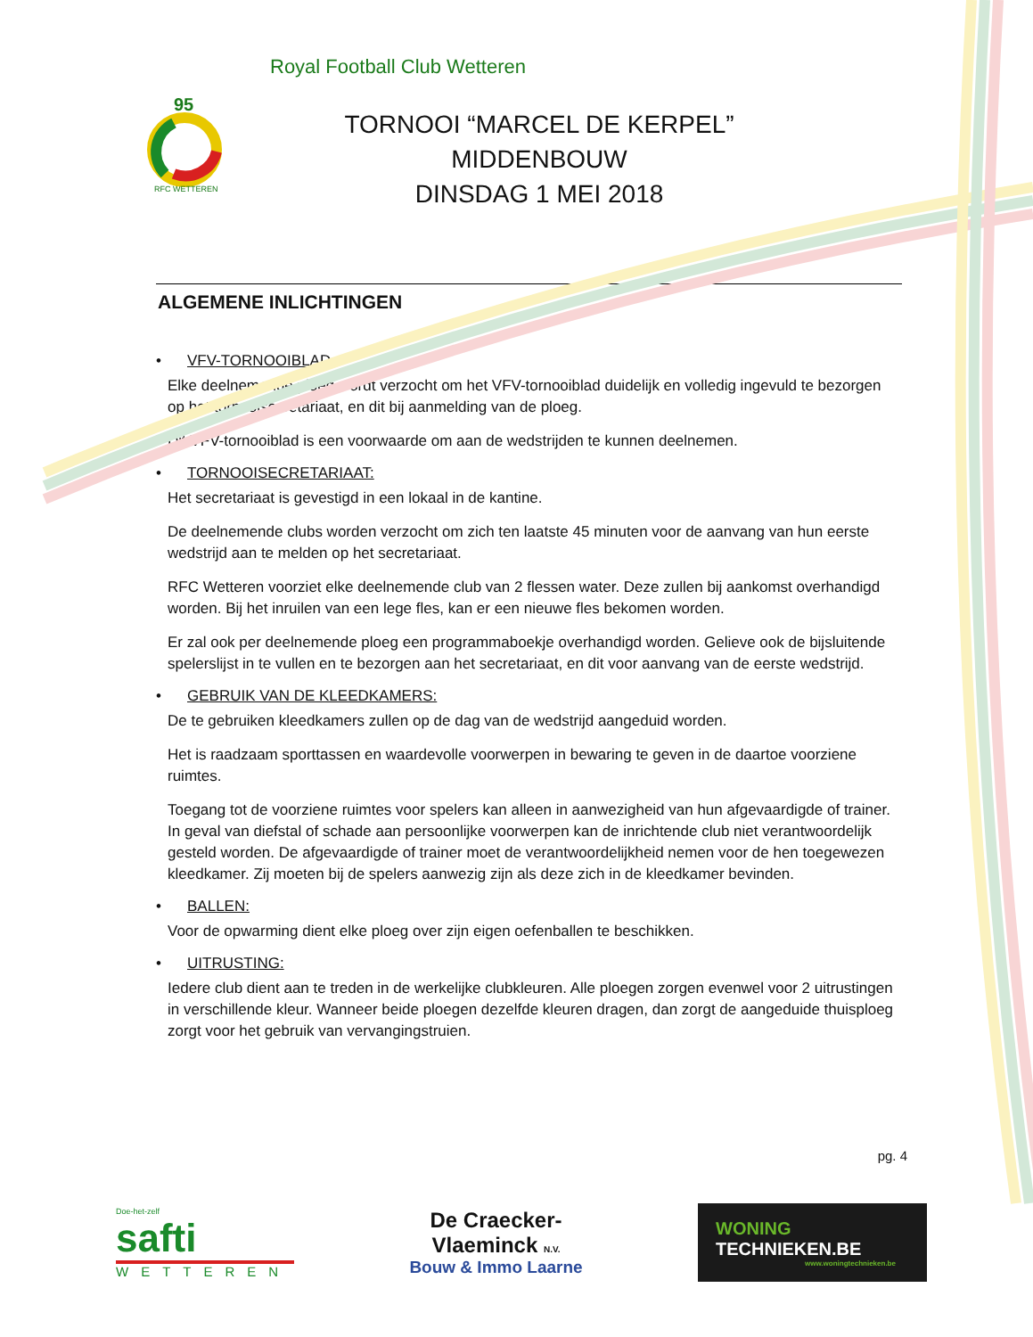Royal Football Club Wetteren
95
RFC WETTEREN
TORNOOI “MARCEL DE KERPEL”
MIDDENBOUW
DINSDAG 1 MEI 2018
ALGEMENE INLICHTINGEN
• VFV-TORNOOIBLAD:
Elke deelnemende ploeg wordt verzocht om het VFV-tornooiblad duidelijk en volledig ingevuld te bezorgen op het tornooisecretariaat, en dit bij aanmelding van de ploeg.
Dit VFV-tornooiblad is een voorwaarde om aan de wedstrijden te kunnen deelnemen.
• TORNOOISECRETARIAAT:
Het secretariaat is gevestigd in een lokaal in de kantine.
De deelnemende clubs worden verzocht om zich ten laatste 45 minuten voor de aanvang van hun eerste wedstrijd aan te melden op het secretariaat.
RFC Wetteren voorziet elke deelnemende club van 2 flessen water. Deze zullen bij aankomst overhandigd worden. Bij het inruilen van een lege fles, kan er een nieuwe fles bekomen worden.
Er zal ook per deelnemende ploeg een programmaboekje overhandigd worden. Gelieve ook de bijsluitende spelerslijst in te vullen en te bezorgen aan het secretariaat, en dit voor aanvang van de eerste wedstrijd.
• GEBRUIK VAN DE KLEEDKAMERS:
De te gebruiken kleedkamers zullen op de dag van de wedstrijd aangeduid worden.
Het is raadzaam sporttassen en waardevolle voorwerpen in bewaring te geven in de daartoe voorziene ruimtes.
Toegang tot de voorziene ruimtes voor spelers kan alleen in aanwezigheid van hun afgevaardigde of trainer. In geval van diefstal of schade aan persoonlijke voorwerpen kan de inrichtende club niet verantwoordelijk gesteld worden. De afgevaardigde of trainer moet de verantwoordelijkheid nemen voor de hen toegewezen kleedkamer. Zij moeten bij de spelers aanwezig zijn als deze zich in de kleedkamer bevinden.
• BALLEN:
Voor de opwarming dient elke ploeg over zijn eigen oefenballen te beschikken.
• UITRUSTING:
Iedere club dient aan te treden in de werkelijke clubkleuren. Alle ploegen zorgen evenwel voor 2 uitrustingen in verschillende kleur. Wanneer beide ploegen dezelfde kleuren dragen, dan zorgt de aangeduide thuisploeg zorgt voor het gebruik van vervangingstruien.
pg. 4
Doe-het-zelf
safti
WETTEREN
De Craecker-
Vlaeminck N.V.
Bouw & Immo Laarne
WONING
TECHNIEKEN.BE
www.woningtechnieken.be